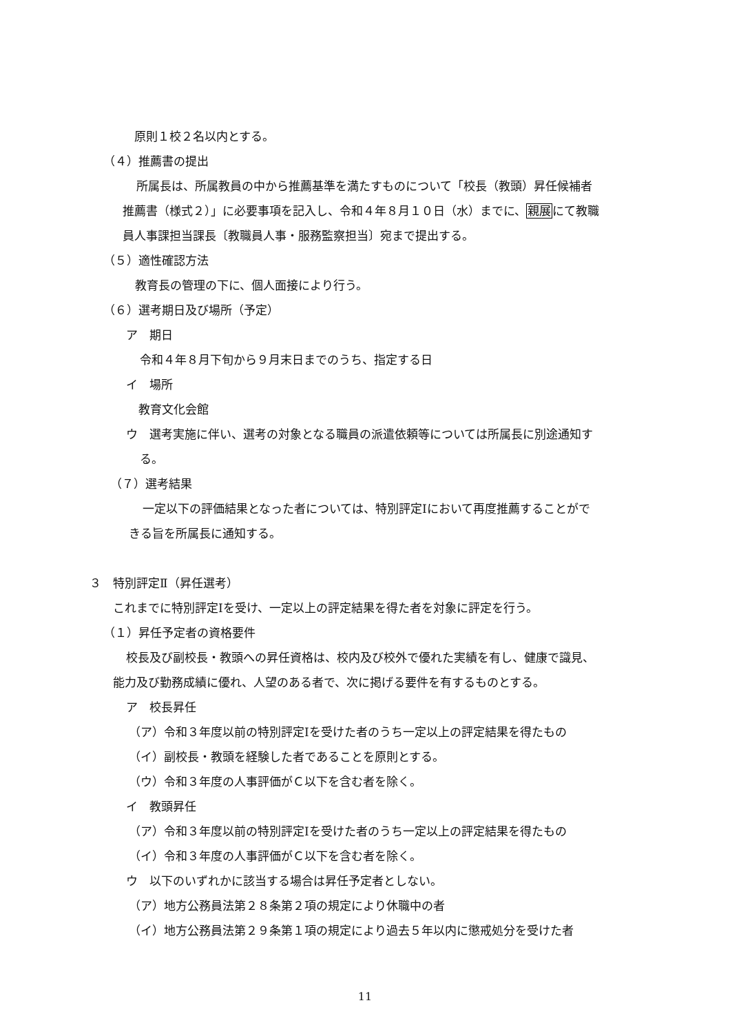原則１校２名以内とする。
（４）推薦書の提出
所属長は、所属教員の中から推薦基準を満たすものについて「校長（教頭）昇任候補者
推薦書（様式２）」に必要事項を記入し、令和４年８月１０日（水）までに、親展にて教職
員人事課担当課長〔教職員人事・服務監察担当〕宛まで提出する。
（５）適性確認方法
教育長の管理の下に、個人面接により行う。
（６）選考期日及び場所（予定）
ア　期日
令和４年８月下旬から９月末日までのうち、指定する日
イ　場所
教育文化会館
ウ　選考実施に伴い、選考の対象となる職員の派遣依頼等については所属長に別途通知す
る。
（７）選考結果
一定以下の評価結果となった者については、特別評定Ⅰにおいて再度推薦することがで
きる旨を所属長に通知する。
３　特別評定Ⅱ（昇任選考）
これまでに特別評定Ⅰを受け、一定以上の評定結果を得た者を対象に評定を行う。
（１）昇任予定者の資格要件
校長及び副校長・教頭への昇任資格は、校内及び校外で優れた実績を有し、健康で識見、
能力及び勤務成績に優れ、人望のある者で、次に掲げる要件を有するものとする。
ア　校長昇任
（ア）令和３年度以前の特別評定Ⅰを受けた者のうち一定以上の評定結果を得たもの
（イ）副校長・教頭を経験した者であることを原則とする。
（ウ）令和３年度の人事評価がＣ以下を含む者を除く。
イ　教頭昇任
（ア）令和３年度以前の特別評定Ⅰを受けた者のうち一定以上の評定結果を得たもの
（イ）令和３年度の人事評価がＣ以下を含む者を除く。
ウ　以下のいずれかに該当する場合は昇任予定者としない。
（ア）地方公務員法第２８条第２項の規定により休職中の者
（イ）地方公務員法第２９条第１項の規定により過去５年以内に懲戒処分を受けた者
11